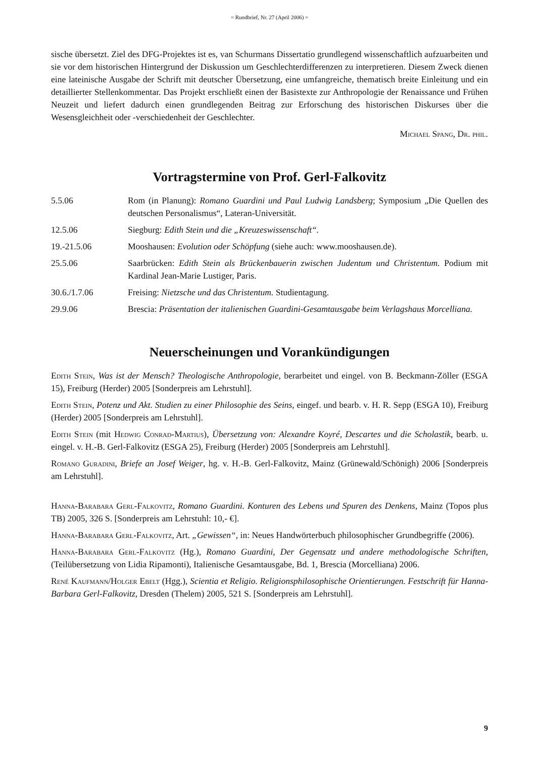= Rundbrief, Nr. 27 (April 2006) =
sische übersetzt. Ziel des DFG-Projektes ist es, van Schurmans Dissertatio grundlegend wissenschaftlich aufzuarbeiten und sie vor dem historischen Hintergrund der Diskussion um Geschlechterdifferenzen zu interpretieren. Diesem Zweck dienen eine lateinische Ausgabe der Schrift mit deutscher Übersetzung, eine umfangreiche, thematisch breite Einleitung und ein detaillierter Stellenkommentar. Das Projekt erschließt einen der Basistexte zur Anthropologie der Renaissance und Frühen Neuzeit und liefert dadurch einen grundlegenden Beitrag zur Erforschung des historischen Diskurses über die Wesensgleichheit oder -verschiedenheit der Geschlechter.
Michael Spang, Dr. phil.
Vortragstermine von Prof. Gerl-Falkovitz
5.5.06 Rom (in Planung): Romano Guardini und Paul Ludwig Landsberg; Symposium „Die Quellen des deutschen Personalismus“, Lateran-Universität.
12.5.06 Siegburg: Edith Stein und die „Kreuzeswissenschaft“.
19.-21.5.06 Mooshausen: Evolution oder Schöpfung (siehe auch: www.mooshausen.de).
25.5.06 Saarbrücken: Edith Stein als Brückenbauerin zwischen Judentum und Christentum. Podium mit Kardinal Jean-Marie Lustiger, Paris.
30.6./1.7.06 Freising: Nietzsche und das Christentum. Studientagung.
29.9.06 Brescia: Präsentation der italienischen Guardini-Gesamtausgabe beim Verlagshaus Morcelliana.
Neuerscheinungen und Vorankündigungen
Edith Stein, Was ist der Mensch? Theologische Anthropologie, berarbeitet und eingel. von B. Beckmann-Zöller (ESGA 15), Freiburg (Herder) 2005 [Sonderpreis am Lehrstuhl].
Edith Stein, Potenz und Akt. Studien zu einer Philosophie des Seins, eingef. und bearb. v. H. R. Sepp (ESGA 10), Freiburg (Herder) 2005 [Sonderpreis am Lehrstuhl].
Edith Stein (mit Hedwig Conrad-Martius), Übersetzung von: Alexandre Koyré, Descartes und die Scholastik, bearb. u. eingel. v. H.-B. Gerl-Falkovitz (ESGA 25), Freiburg (Herder) 2005 [Sonderpreis am Lehrstuhl].
Romano Guradini, Briefe an Josef Weiger, hg. v. H.-B. Gerl-Falkovitz, Mainz (Grünewald/Schönigh) 2006 [Sonderpreis am Lehrstuhl].
Hanna-Barabara Gerl-Falkovitz, Romano Guardini. Konturen des Lebens und Spuren des Denkens, Mainz (Topos plus TB) 2005, 326 S. [Sonderpreis am Lehrstuhl: 10,- €].
Hanna-Barabara Gerl-Falkovitz, Art. „Gewissen“, in: Neues Handwörterbuch philosophischer Grundbegriffe (2006).
Hanna-Barabara Gerl-Falkovitz (Hg.), Romano Guardini, Der Gegensatz und andere methodologische Schriften, (Teilübersetzung von Lidia Ripamonti), Italienische Gesamtausgabe, Bd. 1, Brescia (Morcelliana) 2006.
René Kaufmann/Holger Ebelt (Hgg.), Scientia et Religio. Religionsphilosophische Orientierungen. Festschrift für Hanna-Barbara Gerl-Falkovitz, Dresden (Thelem) 2005, 521 S. [Sonderpreis am Lehrstuhl].
9